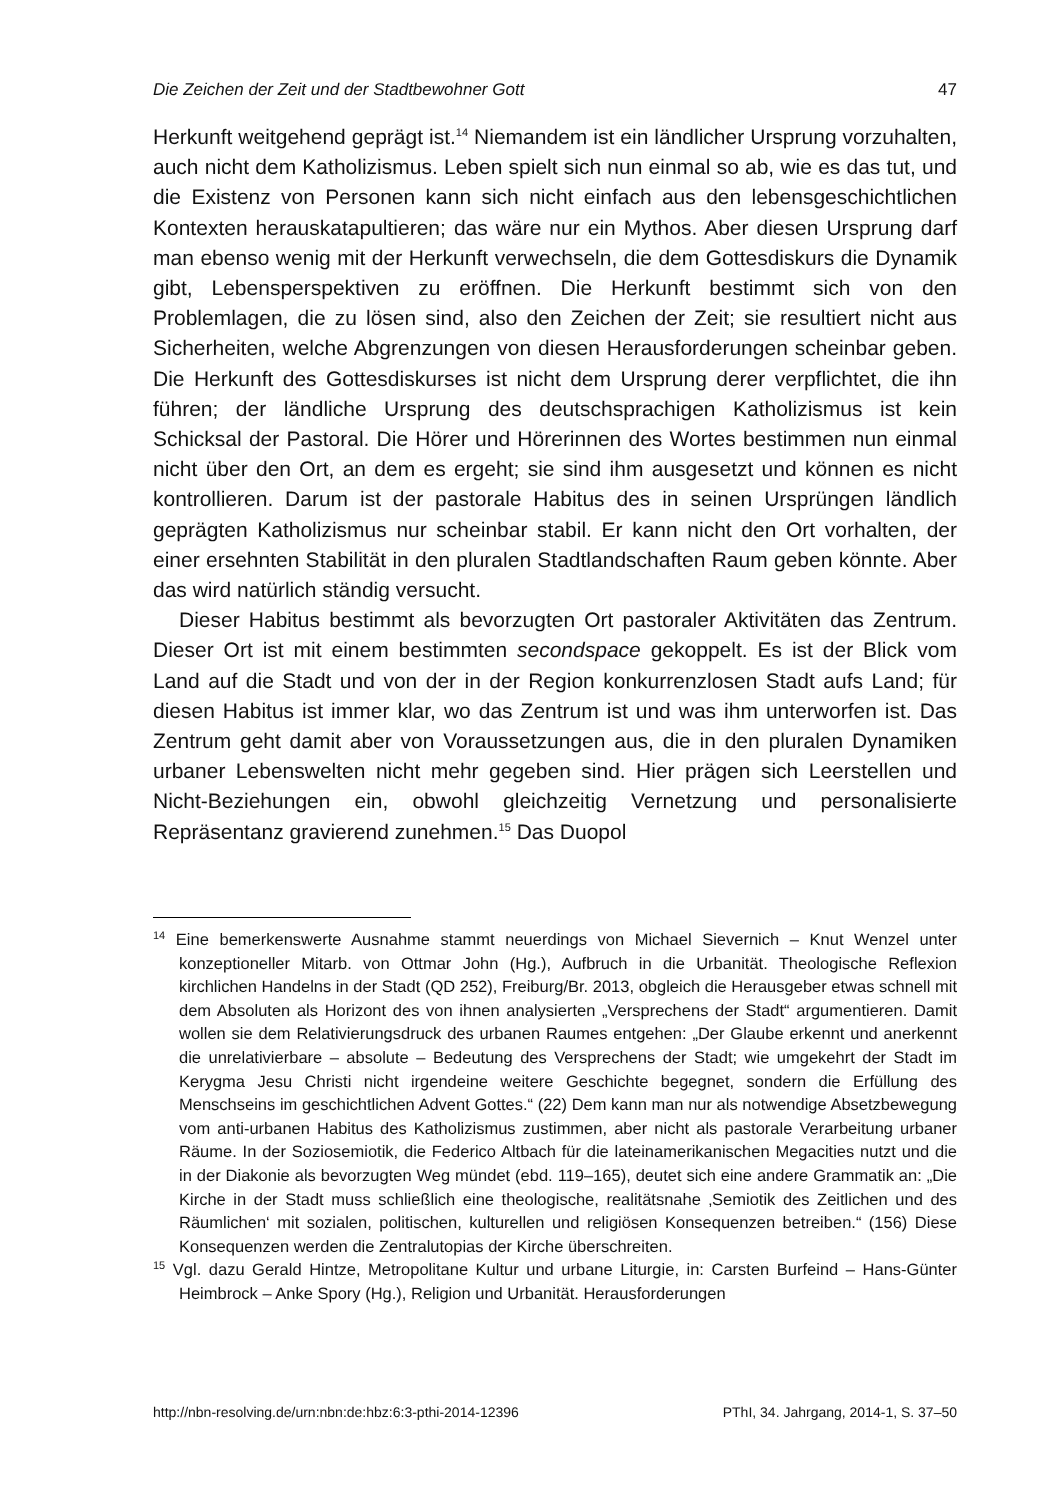Die Zeichen der Zeit und der Stadtbewohner Gott 47
Herkunft weitgehend geprägt ist.<sup>14</sup> Niemandem ist ein ländlicher Ursprung vorzuhalten, auch nicht dem Katholizismus. Leben spielt sich nun einmal so ab, wie es das tut, und die Existenz von Personen kann sich nicht einfach aus den lebensgeschichtlichen Kontexten herauskatapultieren; das wäre nur ein Mythos. Aber diesen Ursprung darf man ebenso wenig mit der Herkunft verwechseln, die dem Gottesdiskurs die Dynamik gibt, Lebensperspektiven zu eröffnen. Die Herkunft bestimmt sich von den Problemlagen, die zu lösen sind, also den Zeichen der Zeit; sie resultiert nicht aus Sicherheiten, welche Abgrenzungen von diesen Herausforderungen scheinbar geben. Die Herkunft des Gottesdiskurses ist nicht dem Ursprung derer verpflichtet, die ihn führen; der ländliche Ursprung des deutschsprachigen Katholizismus ist kein Schicksal der Pastoral. Die Hörer und Hörerinnen des Wortes bestimmen nun einmal nicht über den Ort, an dem es ergeht; sie sind ihm ausgesetzt und können es nicht kontrollieren. Darum ist der pastorale Habitus des in seinen Ursprüngen ländlich geprägten Katholizismus nur scheinbar stabil. Er kann nicht den Ort vorhalten, der einer ersehnten Stabilität in den pluralen Stadtlandschaften Raum geben könnte. Aber das wird natürlich ständig versucht.
Dieser Habitus bestimmt als bevorzugten Ort pastoraler Aktivitäten das Zentrum. Dieser Ort ist mit einem bestimmten secondspace gekoppelt. Es ist der Blick vom Land auf die Stadt und von der in der Region konkurrenzlosen Stadt aufs Land; für diesen Habitus ist immer klar, wo das Zentrum ist und was ihm unterworfen ist. Das Zentrum geht damit aber von Voraussetzungen aus, die in den pluralen Dynamiken urbaner Lebenswelten nicht mehr gegeben sind. Hier prägen sich Leerstellen und Nicht-Beziehungen ein, obwohl gleichzeitig Vernetzung und personalisierte Repräsentanz gravierend zunehmen.<sup>15</sup> Das Duopol
<sup>14</sup> Eine bemerkenswerte Ausnahme stammt neuerdings von Michael Sievernich – Knut Wenzel unter konzeptioneller Mitarb. von Ottmar John (Hg.), Aufbruch in die Urbanität. Theologische Reflexion kirchlichen Handelns in der Stadt (QD 252), Freiburg/Br. 2013, obgleich die Herausgeber etwas schnell mit dem Absoluten als Horizont des von ihnen analysierten „Versprechens der Stadt“ argumentieren. Damit wollen sie dem Relativierungsdruck des urbanen Raumes entgehen: „Der Glaube erkennt und anerkennt die unrelativierbare – absolute – Bedeutung des Versprechens der Stadt; wie umgekehrt der Stadt im Kerygma Jesu Christi nicht irgendeine weitere Geschichte begegnet, sondern die Erfüllung des Menschseins im geschichtlichen Advent Gottes.“ (22) Dem kann man nur als notwendige Absetzbewegung vom anti-urbanen Habitus des Katholizismus zustimmen, aber nicht als pastorale Verarbeitung urbaner Räume. In der Soziosemiotik, die Federico Altbach für die lateinamerikanischen Megacities nutzt und die in der Diakonie als bevorzugten Weg mündet (ebd. 119–165), deutet sich eine andere Grammatik an: „Die Kirche in der Stadt muss schließlich eine theologische, realitätsnahe ‚Semiotik des Zeitlichen und des Räumlichen‘ mit sozialen, politischen, kulturellen und religiösen Konsequenzen betreiben.“ (156) Diese Konsequenzen werden die Zentralutopias der Kirche überschreiten.
<sup>15</sup> Vgl. dazu Gerald Hintze, Metropolitane Kultur und urbane Liturgie, in: Carsten Burfeind – Hans-Günter Heimbrock – Anke Spory (Hg.), Religion und Urbanität. Herausforderungen
http://nbn-resolving.de/urn:nbn:de:hbz:6:3-pthi-2014-12396 PThI, 34. Jahrgang, 2014-1, S. 37–50